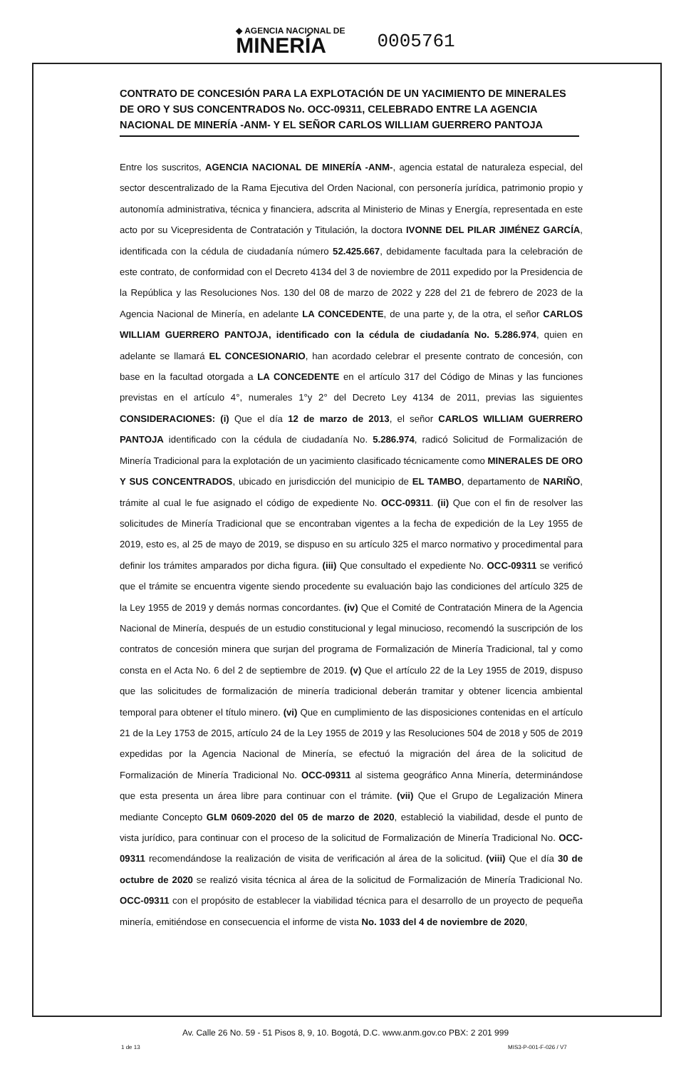◆ AGENCIA NACIONAL DE
MINERÍA
0005761
CONTRATO DE CONCESIÓN PARA LA EXPLOTACIÓN DE UN YACIMIENTO DE MINERALES DE ORO Y SUS CONCENTRADOS No. OCC-09311, CELEBRADO ENTRE LA AGENCIA NACIONAL DE MINERÍA -ANM- Y EL SEÑOR CARLOS WILLIAM GUERRERO PANTOJA
Entre los suscritos, AGENCIA NACIONAL DE MINERÍA -ANM-, agencia estatal de naturaleza especial, del sector descentralizado de la Rama Ejecutiva del Orden Nacional, con personería jurídica, patrimonio propio y autonomía administrativa, técnica y financiera, adscrita al Ministerio de Minas y Energía, representada en este acto por su Vicepresidenta de Contratación y Titulación, la doctora IVONNE DEL PILAR JIMÉNEZ GARCÍA, identificada con la cédula de ciudadanía número 52.425.667, debidamente facultada para la celebración de este contrato, de conformidad con el Decreto 4134 del 3 de noviembre de 2011 expedido por la Presidencia de la República y las Resoluciones Nos. 130 del 08 de marzo de 2022 y 228 del 21 de febrero de 2023 de la Agencia Nacional de Minería, en adelante LA CONCEDENTE, de una parte y, de la otra, el señor CARLOS WILLIAM GUERRERO PANTOJA, identificado con la cédula de ciudadanía No. 5.286.974, quien en adelante se llamará EL CONCESIONARIO, han acordado celebrar el presente contrato de concesión, con base en la facultad otorgada a LA CONCEDENTE en el artículo 317 del Código de Minas y las funciones previstas en el artículo 4°, numerales 1°y 2° del Decreto Ley 4134 de 2011, previas las siguientes CONSIDERACIONES: (i) Que el día 12 de marzo de 2013, el señor CARLOS WILLIAM GUERRERO PANTOJA identificado con la cédula de ciudadanía No. 5.286.974, radicó Solicitud de Formalización de Minería Tradicional para la explotación de un yacimiento clasificado técnicamente como MINERALES DE ORO Y SUS CONCENTRADOS, ubicado en jurisdicción del municipio de EL TAMBO, departamento de NARIÑO, trámite al cual le fue asignado el código de expediente No. OCC-09311. (ii) Que con el fin de resolver las solicitudes de Minería Tradicional que se encontraban vigentes a la fecha de expedición de la Ley 1955 de 2019, esto es, al 25 de mayo de 2019, se dispuso en su artículo 325 el marco normativo y procedimental para definir los trámites amparados por dicha figura. (iii) Que consultado el expediente No. OCC-09311 se verificó que el trámite se encuentra vigente siendo procedente su evaluación bajo las condiciones del artículo 325 de la Ley 1955 de 2019 y demás normas concordantes. (iv) Que el Comité de Contratación Minera de la Agencia Nacional de Minería, después de un estudio constitucional y legal minucioso, recomendó la suscripción de los contratos de concesión minera que surjan del programa de Formalización de Minería Tradicional, tal y como consta en el Acta No. 6 del 2 de septiembre de 2019. (v) Que el artículo 22 de la Ley 1955 de 2019, dispuso que las solicitudes de formalización de minería tradicional deberán tramitar y obtener licencia ambiental temporal para obtener el título minero. (vi) Que en cumplimiento de las disposiciones contenidas en el artículo 21 de la Ley 1753 de 2015, artículo 24 de la Ley 1955 de 2019 y las Resoluciones 504 de 2018 y 505 de 2019 expedidas por la Agencia Nacional de Minería, se efectuó la migración del área de la solicitud de Formalización de Minería Tradicional No. OCC-09311 al sistema geográfico Anna Minería, determinándose que esta presenta un área libre para continuar con el trámite. (vii) Que el Grupo de Legalización Minera mediante Concepto GLM 0609-2020 del 05 de marzo de 2020, estableció la viabilidad, desde el punto de vista jurídico, para continuar con el proceso de la solicitud de Formalización de Minería Tradicional No. OCC-09311 recomendándose la realización de visita de verificación al área de la solicitud. (viii) Que el día 30 de octubre de 2020 se realizó visita técnica al área de la solicitud de Formalización de Minería Tradicional No. OCC-09311 con el propósito de establecer la viabilidad técnica para el desarrollo de un proyecto de pequeña minería, emitiéndose en consecuencia el informe de vista No. 1033 del 4 de noviembre de 2020,
Av. Calle 26 No. 59 - 51 Pisos 8, 9, 10. Bogotá, D.C. www.anm.gov.co PBX: 2 201 999
1 de 13 MIS3-P-001-F-026 / V7